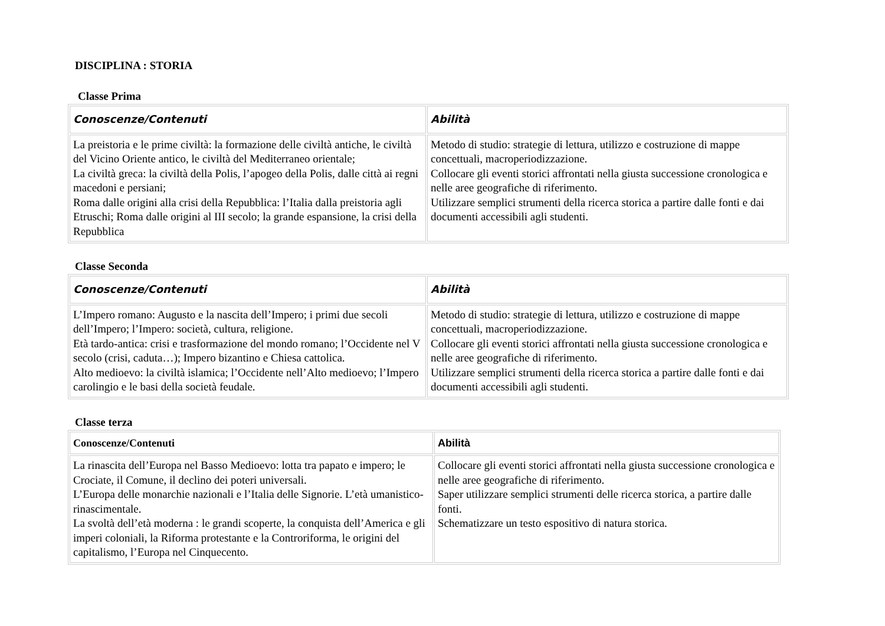DISCIPLINA : STORIA
Classe Prima
| Conoscenze/Contenuti | Abilità |
| --- | --- |
| La preistoria e le prime civiltà: la formazione delle civiltà antiche, le civiltà del Vicino Oriente antico, le civiltà del Mediterraneo orientale; La civiltà greca: la civiltà della Polis, l’apogeo della Polis, dalle città ai regni macedoni e persiani; Roma dalle origini alla crisi della Repubblica: l’Italia dalla preistoria agli Etruschi; Roma dalle origini al III secolo; la grande espansione, la crisi della Repubblica | Metodo di studio: strategie di lettura, utilizzo e costruzione di mappe concettuali, macroperiodizzazione. Collocare gli eventi storici affrontati nella giusta successione cronologica e nelle aree geografiche di riferimento. Utilizzare semplici strumenti della ricerca storica a partire dalle fonti e dai documenti accessibili agli studenti. |
Classe Seconda
| Conoscenze/Contenuti | Abilità |
| --- | --- |
| L’Impero romano: Augusto e la nascita dell’Impero; i primi due secoli dell’Impero; l’Impero: società, cultura, religione. Età tardo-antica: crisi e trasformazione del mondo romano; l’Occidente nel V secolo (crisi, caduta…); Impero bizantino e Chiesa cattolica. Alto medioevo: la civiltà islamica; l’Occidente nell’Alto medioevo; l’Impero carolingio e le basi della società feudale. | Metodo di studio: strategie di lettura, utilizzo e costruzione di mappe concettuali, macroperiodizzazione. Collocare gli eventi storici affrontati nella giusta successione cronologica e nelle aree geografiche di riferimento. Utilizzare semplici strumenti della ricerca storica a partire dalle fonti e dai documenti accessibili agli studenti. |
Classe terza
| Conoscenze/Contenuti | Abilità |
| --- | --- |
| La rinascita dell’Europa nel Basso Medioevo: lotta tra papato e impero; le Crociate, il Comune, il declino dei poteri universali. L’Europa delle monarchie nazionali e l’Italia delle Signorie. L’età umanistico-rinascimentale. La svoltà dell’età moderna : le grandi scoperte, la conquista dell’America e gli imperi coloniali, la Riforma protestante e la Controriforma, le origini del capitalismo, l’Europa nel Cinquecento. | Collocare gli eventi storici affrontati nella giusta successione cronologica e nelle aree geografiche di riferimento. Saper utilizzare semplici strumenti delle ricerca storica, a partire dalle fonti. Schematizzare un testo espositivo di natura storica. |